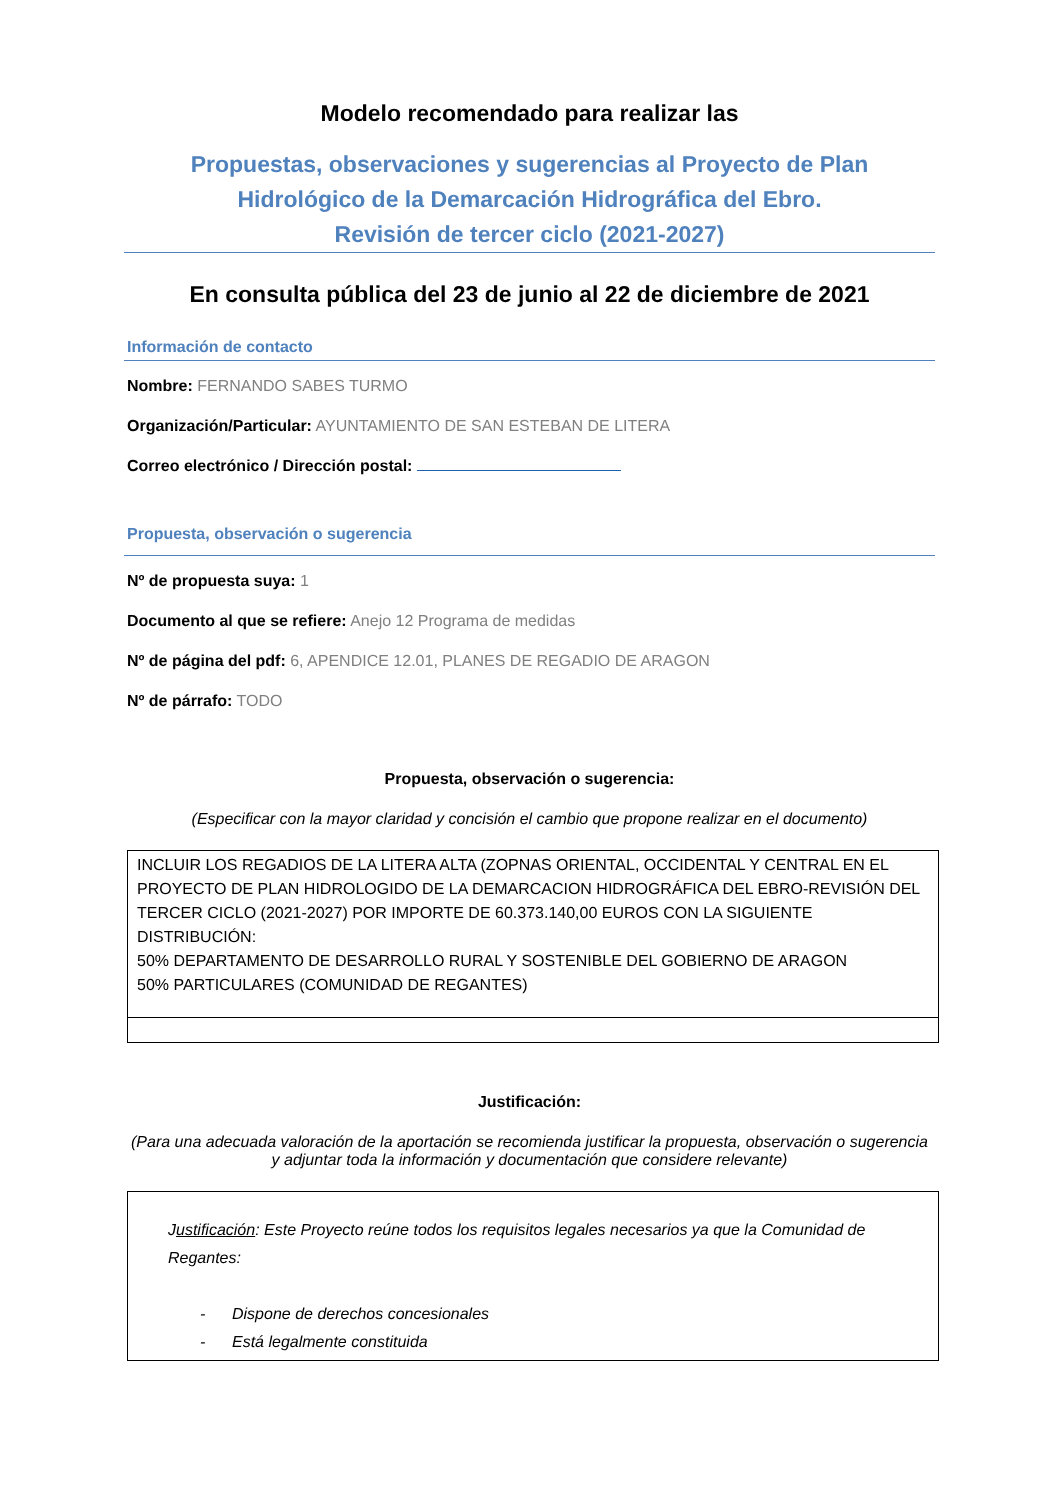Modelo recomendado para realizar las
Propuestas, observaciones y sugerencias al Proyecto de Plan
Hidrológico de la Demarcación Hidrográfica del Ebro.
Revisión de tercer ciclo (2021-2027)
En consulta pública del 23 de junio al 22 de diciembre de 2021
Información de contacto
Nombre: FERNANDO SABES TURMO
Organización/Particular: AYUNTAMIENTO DE SAN ESTEBAN DE LITERA
Correo electrónico / Dirección postal:
Propuesta, observación o sugerencia
Nº de propuesta suya: 1
Documento al que se refiere: Anejo 12 Programa de medidas
Nº de página del pdf: 6, APENDICE 12.01, PLANES DE REGADIO DE ARAGON
Nº de párrafo: TODO
Propuesta, observación o sugerencia:
(Especificar con la mayor claridad y concisión el cambio que propone realizar en el documento)
| INCLUIR LOS REGADIOS DE LA LITERA ALTA (ZOPNAS ORIENTAL, OCCIDENTAL Y CENTRAL EN EL PROYECTO DE PLAN HIDROLOGIDO DE LA DEMARCACION HIDROGRÁFICA DEL EBRO-REVISIÓN DEL TERCER CICLO (2021-2027) POR IMPORTE DE 60.373.140,00 EUROS CON LA SIGUIENTE DISTRIBUCIÓN: 50% DEPARTAMENTO DE DESARROLLO RURAL Y SOSTENIBLE DEL GOBIERNO DE ARAGON 50% PARTICULARES (COMUNIDAD DE REGANTES) |
Justificación:
(Para una adecuada valoración de la aportación se recomienda justificar la propuesta, observación o sugerencia y adjuntar toda la información y documentación que considere relevante)
| J ustificación : Este Proyecto reúne todos los requisitos legales necesarios ya que la Comunidad de Regantes: - Dispone de derechos concesionales - Está legalmente constituida |